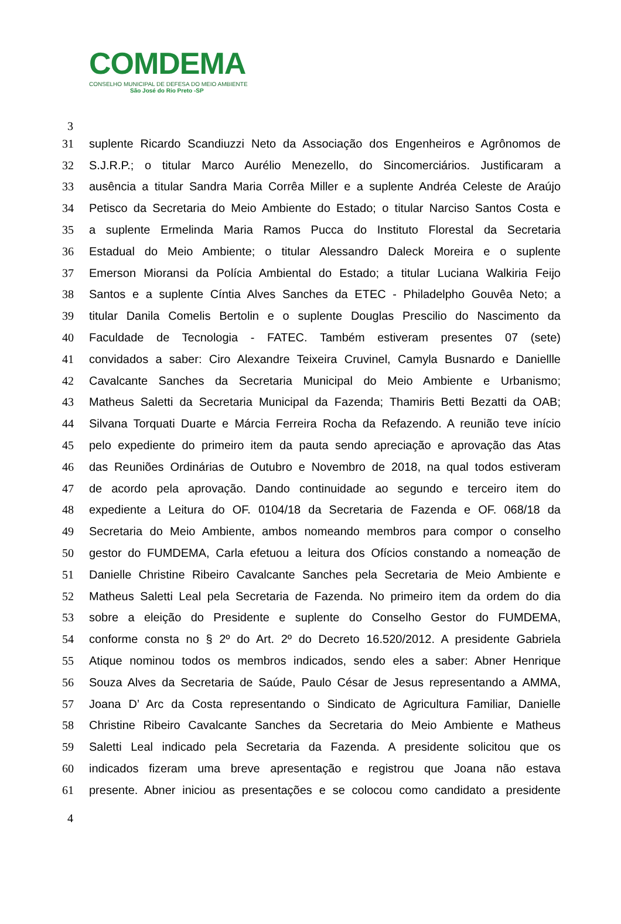COMDEMA
CONSELHO MUNICIPAL DE DEFESA DO MEIO AMBIENTE
São José do Rio Preto -SP
3
31 suplente Ricardo Scandiuzzi Neto da Associação dos Engenheiros e Agrônomos de
32 S.J.R.P.; o titular Marco Aurélio Menezello, do Sincomerciários. Justificaram a
33 ausência a titular Sandra Maria Corrêa Miller e a suplente Andréa Celeste de Araújo
34 Petisco da Secretaria do Meio Ambiente do Estado; o titular Narciso Santos Costa e
35 a suplente Ermelinda Maria Ramos Pucca do Instituto Florestal da Secretaria
36 Estadual do Meio Ambiente; o titular Alessandro Daleck Moreira e o suplente
37 Emerson Mioransi da Polícia Ambiental do Estado; a titular Luciana Walkiria Feijo
38 Santos e a suplente Cíntia Alves Sanches da ETEC - Philadelpho Gouvêa Neto; a
39 titular Danila Comelis Bertolin e o suplente Douglas Prescilio do Nascimento da
40 Faculdade de Tecnologia - FATEC. Também estiveram presentes 07 (sete)
41 convidados a saber: Ciro Alexandre Teixeira Cruvinel, Camyla Busnardo e Daniellle
42 Cavalcante Sanches da Secretaria Municipal do Meio Ambiente e Urbanismo;
43 Matheus Saletti da Secretaria Municipal da Fazenda; Thamiris Betti Bezatti da OAB;
44 Silvana Torquati Duarte e Márcia Ferreira Rocha da Refazendo. A reunião teve início
45 pelo expediente do primeiro item da pauta sendo apreciação e aprovação das Atas
46 das Reuniões Ordinárias de Outubro e Novembro de 2018, na qual todos estiveram
47 de acordo pela aprovação. Dando continuidade ao segundo e terceiro item do
48 expediente a Leitura do OF. 0104/18 da Secretaria de Fazenda e OF. 068/18 da
49 Secretaria do Meio Ambiente, ambos nomeando membros para compor o conselho
50 gestor do FUMDEMA, Carla efetuou a leitura dos Ofícios constando a nomeação de
51 Danielle Christine Ribeiro Cavalcante Sanches pela Secretaria de Meio Ambiente e
52 Matheus Saletti Leal pela Secretaria de Fazenda. No primeiro item da ordem do dia
53 sobre a eleição do Presidente e suplente do Conselho Gestor do FUMDEMA,
54 conforme consta no § 2º do Art. 2º do Decreto 16.520/2012. A presidente Gabriela
55 Atique nominou todos os membros indicados, sendo eles a saber: Abner Henrique
56 Souza Alves da Secretaria de Saúde, Paulo César de Jesus representando a AMMA,
57 Joana D’ Arc da Costa representando o Sindicato de Agricultura Familiar, Danielle
58 Christine Ribeiro Cavalcante Sanches da Secretaria do Meio Ambiente e Matheus
59 Saletti Leal indicado pela Secretaria da Fazenda. A presidente solicitou que os
60 indicados fizeram uma breve apresentação e registrou que Joana não estava
61 presente. Abner iniciou as presentações e se colocou como candidato a presidente
4